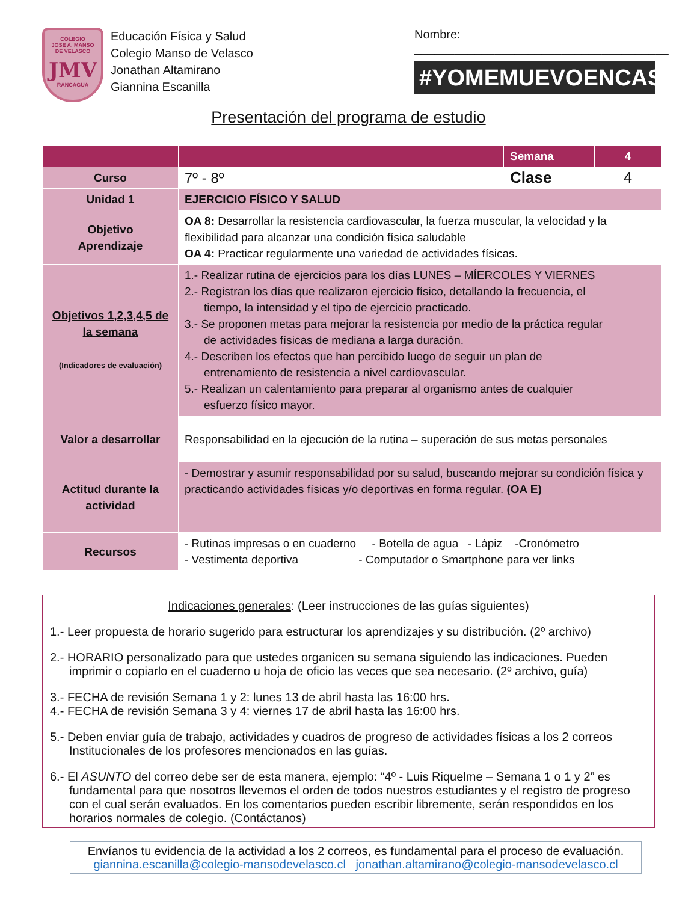COLEGIO
JOSE A. MANSO
DE VELASCO
JMV
RANCAGUA
Educación Física y Salud
Colegio Manso de Velasco
Jonathan Altamirano
Giannina Escanilla
Nombre: ______________________________________
#YOMEMUEVOENCASA
Presentación del programa de estudio
| | | Semana | 4 |
| Curso | 7º - 8º | Clase | 4 |
| Unidad 1 | EJERCICIO FÍSICO Y SALUD | | |
| Objetivo Aprendizaje | OA 8: Desarrollar la resistencia cardiovascular, la fuerza muscular, la velocidad y la flexibilidad para alcanzar una condición física saludable OA 4: Practicar regularmente una variedad de actividades físicas. | | |
| Objetivos 1,2,3,4,5 de la semana (Indicadores de evaluación) | 1.- Realizar rutina de ejercicios para los días LUNES – MÍERCOLES Y VIERNES 2.- Registran los días que realizaron ejercicio físico, detallando la frecuencia, el tiempo, la intensidad y el tipo de ejercicio practicado. 3.- Se proponen metas para mejorar la resistencia por medio de la práctica regular de actividades físicas de mediana a larga duración. 4.- Describen los efectos que han percibido luego de seguir un plan de entrenamiento de resistencia a nivel cardiovascular. 5.- Realizan un calentamiento para preparar al organismo antes de cualquier esfuerzo físico mayor. | | |
| Valor a desarrollar | Responsabilidad en la ejecución de la rutina – superación de sus metas personales | | |
| Actitud durante la actividad | - Demostrar y asumir responsabilidad por su salud, buscando mejorar su condición física y practicando actividades físicas y/o deportivas en forma regular. (OA E) | | |
| Recursos | - Rutinas impresas o en cuaderno - Botella de agua - Lápiz -Cronómetro - Vestimenta deportiva - Computador o Smartphone para ver links | | |
Indicaciones generales: (Leer instrucciones de las guías siguientes)
1.- Leer propuesta de horario sugerido para estructurar los aprendizajes y su distribución. (2º archivo)
2.- HORARIO personalizado para que ustedes organicen su semana siguiendo las indicaciones. Pueden
imprimir o copiarlo en el cuaderno u hoja de oficio las veces que sea necesario. (2º archivo, guía)
3.- FECHA de revisión Semana 1 y 2: lunes 13 de abril hasta las 16:00 hrs.
4.- FECHA de revisión Semana 3 y 4: viernes 17 de abril hasta las 16:00 hrs.
5.- Deben enviar guía de trabajo, actividades y cuadros de progreso de actividades físicas a los 2 correos
Institucionales de los profesores mencionados en las guías.
6.- El ASUNTO del correo debe ser de esta manera, ejemplo: “4º - Luis Riquelme – Semana 1 o 1 y 2” es
fundamental para que nosotros llevemos el orden de todos nuestros estudiantes y el registro de progreso con el cual serán evaluados. En los comentarios pueden escribir libremente, serán respondidos en los horarios normales de colegio. (Contáctanos)
Envíanos tu evidencia de la actividad a los 2 correos, es fundamental para el proceso de evaluación.
giannina.escanilla@colegio-mansodevelasco.cl jonathan.altamirano@colegio-mansodevelasco.cl